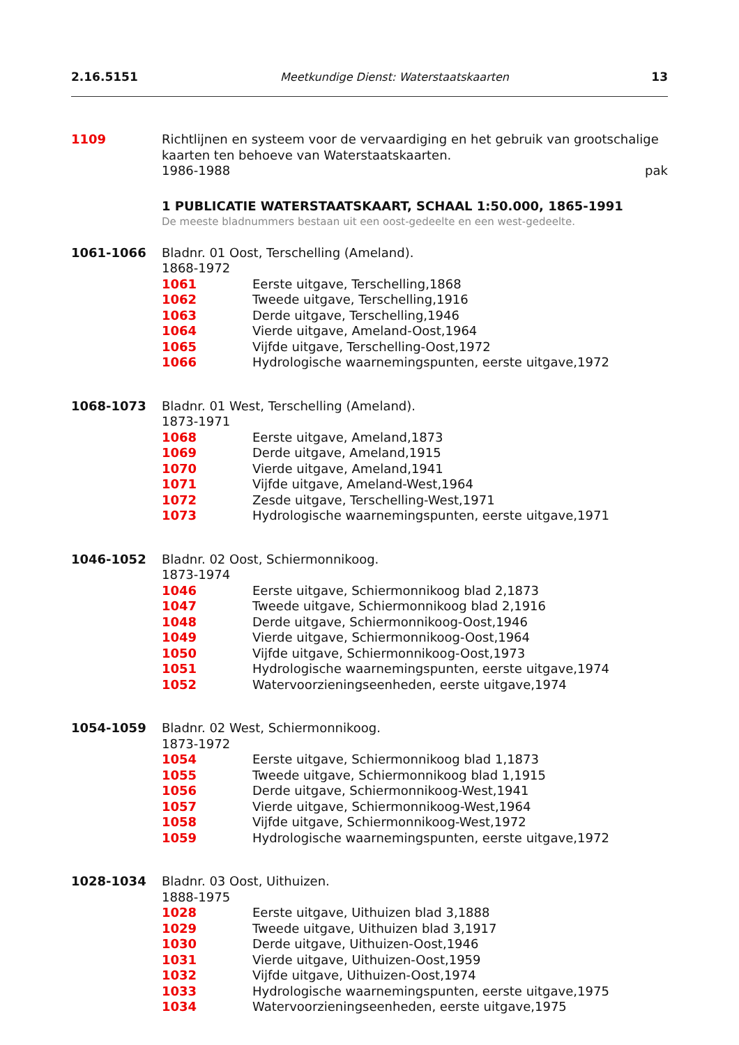2.16.5151 Meetkundige Dienst: Waterstaatskaarten 13
1109 Richtlijnen en systeem voor de vervaardiging en het gebruik van grootschalige kaarten ten behoeve van Waterstaatskaarten.
1986-1988 pak
1 PUBLICATIE WATERSTAATSKAART, SCHAAL 1:50.000, 1865-1991
De meeste bladnummers bestaan uit een oost-gedeelte en een west-gedeelte.
1061-1066 Bladnr. 01 Oost, Terschelling (Ameland).
1868-1972
1061 Eerste uitgave, Terschelling,1868
1062 Tweede uitgave, Terschelling,1916
1063 Derde uitgave, Terschelling,1946
1064 Vierde uitgave, Ameland-Oost,1964
1065 Vijfde uitgave, Terschelling-Oost,1972
1066 Hydrologische waarnemingspunten, eerste uitgave,1972
1068-1073 Bladnr. 01 West, Terschelling (Ameland).
1873-1971
1068 Eerste uitgave, Ameland,1873
1069 Derde uitgave, Ameland,1915
1070 Vierde uitgave, Ameland,1941
1071 Vijfde uitgave, Ameland-West,1964
1072 Zesde uitgave, Terschelling-West,1971
1073 Hydrologische waarnemingspunten, eerste uitgave,1971
1046-1052 Bladnr. 02 Oost, Schiermonnikoog.
1873-1974
1046 Eerste uitgave, Schiermonnikoog blad 2,1873
1047 Tweede uitgave, Schiermonnikoog blad 2,1916
1048 Derde uitgave, Schiermonnikoog-Oost,1946
1049 Vierde uitgave, Schiermonnikoog-Oost,1964
1050 Vijfde uitgave, Schiermonnikoog-Oost,1973
1051 Hydrologische waarnemingspunten, eerste uitgave,1974
1052 Watervoorzieningseenheden, eerste uitgave,1974
1054-1059 Bladnr. 02 West, Schiermonnikoog.
1873-1972
1054 Eerste uitgave, Schiermonnikoog blad 1,1873
1055 Tweede uitgave, Schiermonnikoog blad 1,1915
1056 Derde uitgave, Schiermonnikoog-West,1941
1057 Vierde uitgave, Schiermonnikoog-West,1964
1058 Vijfde uitgave, Schiermonnikoog-West,1972
1059 Hydrologische waarnemingspunten, eerste uitgave,1972
1028-1034 Bladnr. 03 Oost, Uithuizen.
1888-1975
1028 Eerste uitgave, Uithuizen blad 3,1888
1029 Tweede uitgave, Uithuizen blad 3,1917
1030 Derde uitgave, Uithuizen-Oost,1946
1031 Vierde uitgave, Uithuizen-Oost,1959
1032 Vijfde uitgave, Uithuizen-Oost,1974
1033 Hydrologische waarnemingspunten, eerste uitgave,1975
1034 Watervoorzieningseenheden, eerste uitgave,1975